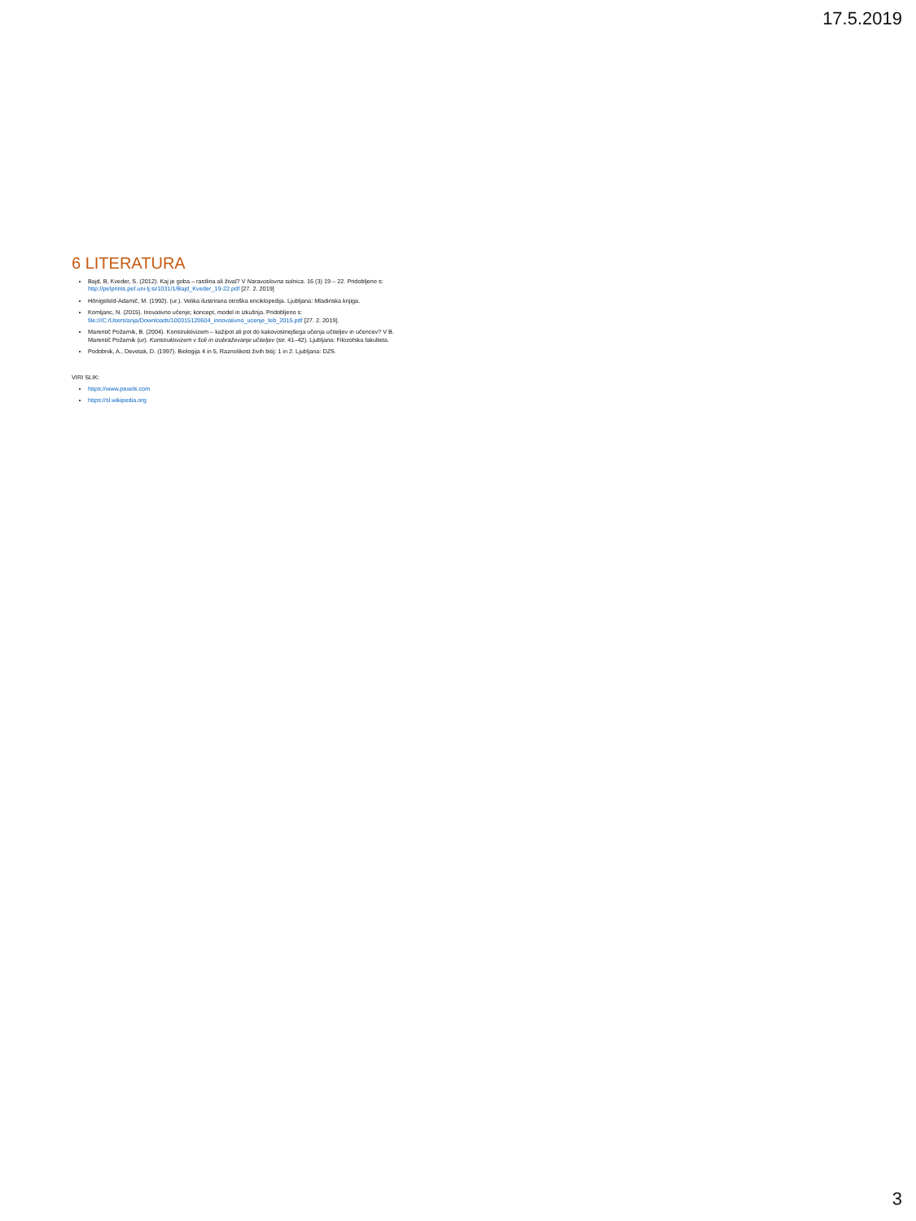17.5.2019
6 LITERATURA
Bajd, B, Kveder, S. (2012). Kaj je goba – rastlina ali žival? V Naravoslovna solnica. 16 (3) 19 – 22. Pridobljeno s: http://pefprints.pef.uni-lj.si/1031/1/Bajd_Kveder_19-22.pdf [27. 2. 2019]
Hönigsfeld-Adamič, M. (1992). (ur.). Velika ilustrirana otroška enciklopedija. Ljubljana: Mladinska knjiga.
Komljanc, N. (2015). Inovativno učenje; koncept, model in izkušnja. Pridobljeno s: file:///C:/Users/anja/Downloads/100315120604_innovativno_ucenje_feb_2015.pdf [27. 2. 2019].
Marentič Požarnik, B. (2004). Konstruktivizem – kažipot ali pot do kakovostnejšega učenja učiteljev in učencev? V B. Marentič Požarnik (ur). Konstruktivizem v šoli in izobraževanje učiteljev (str. 41–42). Ljubljana: Filozofska fakulteta.
Podobnik, A., Devetak, D. (1997). Biologija 4 in 5, Raznolikost živih bitij: 1 in 2. Ljubljana: DZS.
VIRI SLIK:
https://www.pexels.com
https://sl.wikipedia.org
3